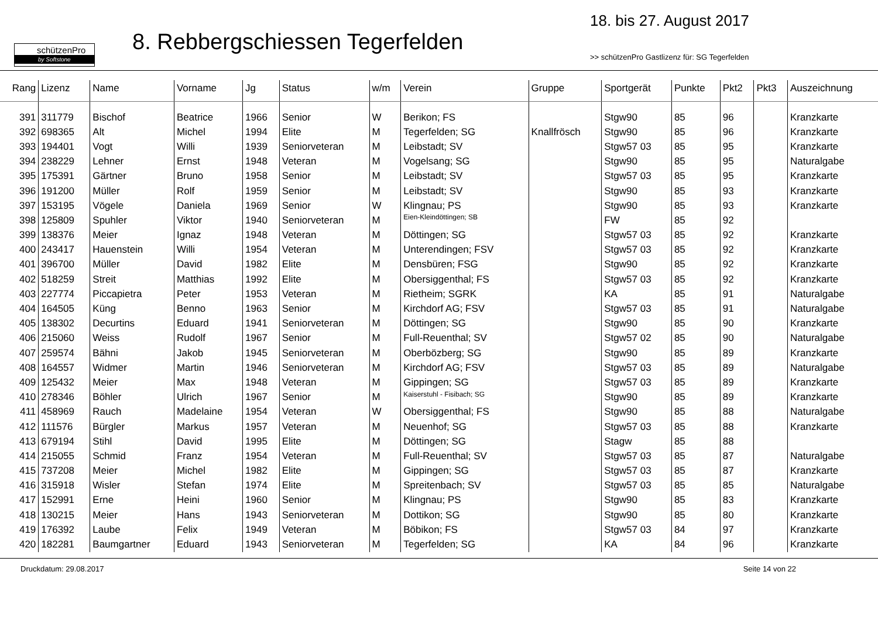schützenPro
by Softstone
8. Rebbergschiessen Tegerfelden
18. bis 27. August 2017
>> schützenPro Gastlizenz für: SG Tegerfelden
| Rang | Lizenz | Name | Vorname | Jg | Status | w/m | Verein | Gruppe | Sportgerät | Punkte | Pkt2 | Pkt3 | Auszeichnung |
| --- | --- | --- | --- | --- | --- | --- | --- | --- | --- | --- | --- | --- | --- |
| 391 | 311779 | Bischof | Beatrice | 1966 | Senior | W | Berikon; FS | | Stgw90 | 85 | 96 | | Kranzkarte |
| 392 | 698365 | Alt | Michel | 1994 | Elite | M | Tegerfelden; SG | Knallfrösch | Stgw90 | 85 | 96 | | Kranzkarte |
| 393 | 194401 | Vogt | Willi | 1939 | Seniorveteran | M | Leibstadt; SV | | Stgw57 03 | 85 | 95 | | Kranzkarte |
| 394 | 238229 | Lehner | Ernst | 1948 | Veteran | M | Vogelsang; SG | | Stgw90 | 85 | 95 | | Naturalgabe |
| 395 | 175391 | Gärtner | Bruno | 1958 | Senior | M | Leibstadt; SV | | Stgw57 03 | 85 | 95 | | Kranzkarte |
| 396 | 191200 | Müller | Rolf | 1959 | Senior | M | Leibstadt; SV | | Stgw90 | 85 | 93 | | Kranzkarte |
| 397 | 153195 | Vögele | Daniela | 1969 | Senior | W | Klingnau; PS | | Stgw90 | 85 | 93 | | Kranzkarte |
| 398 | 125809 | Spuhler | Viktor | 1940 | Seniorveteran | M | Eien-Kleindöttingen; SB | | FW | 85 | 92 | | |
| 399 | 138376 | Meier | Ignaz | 1948 | Veteran | M | Döttingen; SG | | Stgw57 03 | 85 | 92 | | Kranzkarte |
| 400 | 243417 | Hauenstein | Willi | 1954 | Veteran | M | Unterendingen; FSV | | Stgw57 03 | 85 | 92 | | Kranzkarte |
| 401 | 396700 | Müller | David | 1982 | Elite | M | Densbüren; FSG | | Stgw90 | 85 | 92 | | Kranzkarte |
| 402 | 518259 | Streit | Matthias | 1992 | Elite | M | Obersiggenthal; FS | | Stgw57 03 | 85 | 92 | | Kranzkarte |
| 403 | 227774 | Piccapietra | Peter | 1953 | Veteran | M | Rietheim; SGRK | | KA | 85 | 91 | | Naturalgabe |
| 404 | 164505 | Küng | Benno | 1963 | Senior | M | Kirchdorf AG; FSV | | Stgw57 03 | 85 | 91 | | Naturalgabe |
| 405 | 138302 | Decurtins | Eduard | 1941 | Seniorveteran | M | Döttingen; SG | | Stgw90 | 85 | 90 | | Kranzkarte |
| 406 | 215060 | Weiss | Rudolf | 1967 | Senior | M | Full-Reuenthal; SV | | Stgw57 02 | 85 | 90 | | Naturalgabe |
| 407 | 259574 | Bähni | Jakob | 1945 | Seniorveteran | M | Oberbözberg; SG | | Stgw90 | 85 | 89 | | Kranzkarte |
| 408 | 164557 | Widmer | Martin | 1946 | Seniorveteran | M | Kirchdorf AG; FSV | | Stgw57 03 | 85 | 89 | | Naturalgabe |
| 409 | 125432 | Meier | Max | 1948 | Veteran | M | Gippingen; SG | | Stgw57 03 | 85 | 89 | | Kranzkarte |
| 410 | 278346 | Böhler | Ulrich | 1967 | Senior | M | Kaiserstuhl - Fisibach; SG | | Stgw90 | 85 | 89 | | Kranzkarte |
| 411 | 458969 | Rauch | Madelaine | 1954 | Veteran | W | Obersiggenthal; FS | | Stgw90 | 85 | 88 | | Naturalgabe |
| 412 | 111576 | Bürgler | Markus | 1957 | Veteran | M | Neuenhof; SG | | Stgw57 03 | 85 | 88 | | Kranzkarte |
| 413 | 679194 | Stihl | David | 1995 | Elite | M | Döttingen; SG | | Stagw | 85 | 88 | | |
| 414 | 215055 | Schmid | Franz | 1954 | Veteran | M | Full-Reuenthal; SV | | Stgw57 03 | 85 | 87 | | Naturalgabe |
| 415 | 737208 | Meier | Michel | 1982 | Elite | M | Gippingen; SG | | Stgw57 03 | 85 | 87 | | Kranzkarte |
| 416 | 315918 | Wisler | Stefan | 1974 | Elite | M | Spreitenbach; SV | | Stgw57 03 | 85 | 85 | | Naturalgabe |
| 417 | 152991 | Erne | Heini | 1960 | Senior | M | Klingnau; PS | | Stgw90 | 85 | 83 | | Kranzkarte |
| 418 | 130215 | Meier | Hans | 1943 | Seniorveteran | M | Dottikon; SG | | Stgw90 | 85 | 80 | | Kranzkarte |
| 419 | 176392 | Laube | Felix | 1949 | Veteran | M | Böbikon; FS | | Stgw57 03 | 84 | 97 | | Kranzkarte |
| 420 | 182281 | Baumgartner | Eduard | 1943 | Seniorveteran | M | Tegerfelden; SG | | KA | 84 | 96 | | Kranzkarte |
Druckdatum: 29.08.2017 Seite 14 von 22